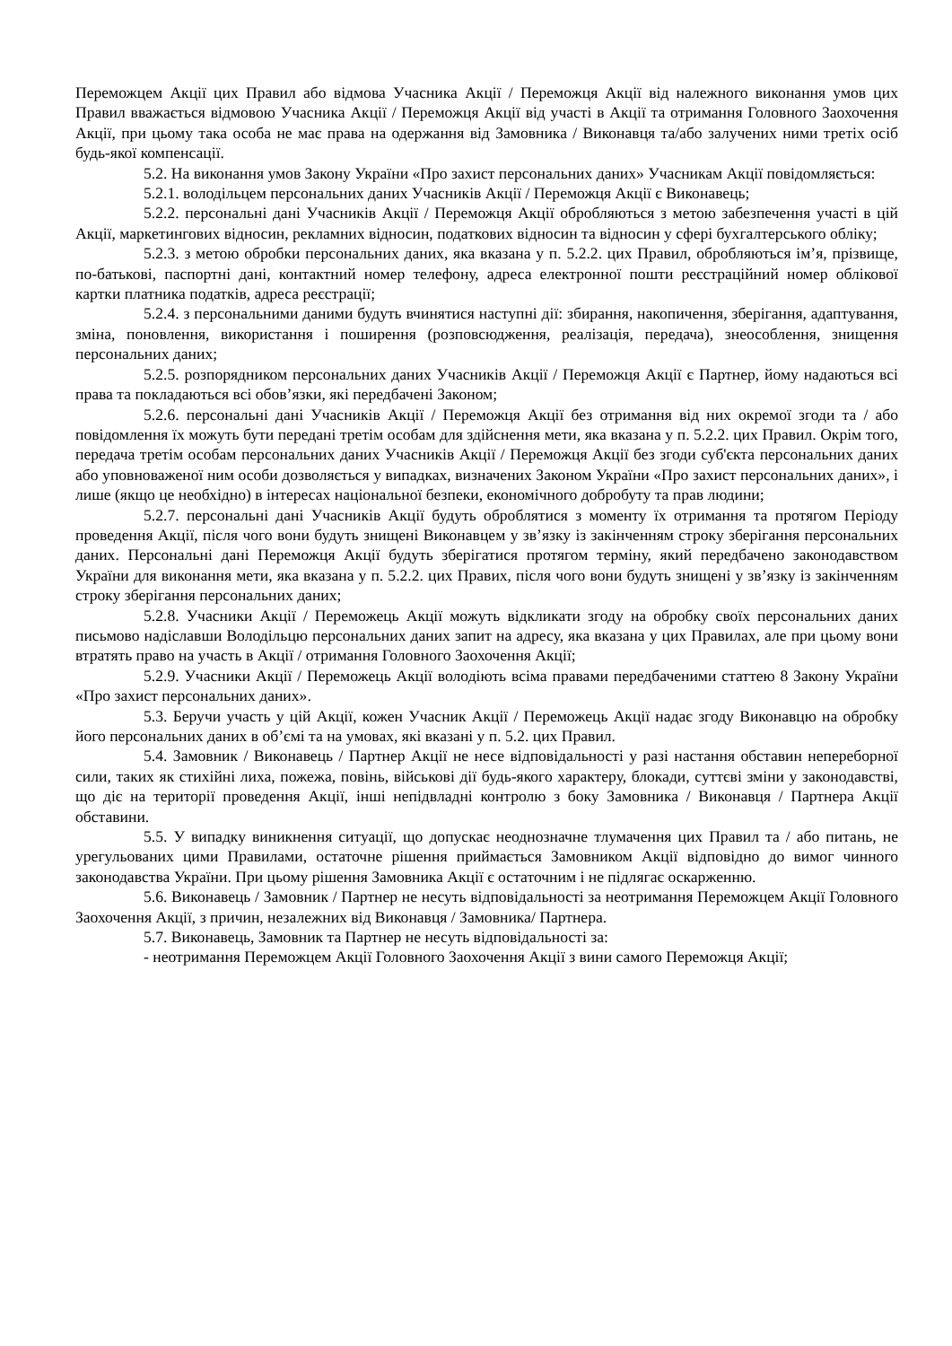Переможцем Акції цих Правил або відмова Учасника Акції / Переможця Акції від належного виконання умов цих Правил вважається відмовою Учасника Акції / Переможця Акції від участі в Акції та отримання Головного Заохочення Акції, при цьому така особа не має права на одержання від Замовника / Виконавця та/або залучених ними третіх осіб будь-якої компенсації.
5.2. На виконання умов Закону України «Про захист персональних даних» Учасникам Акції повідомляється:
5.2.1. володільцем персональних даних Учасників Акції / Переможця Акції є Виконавець;
5.2.2. персональні дані Учасників Акції / Переможця Акції обробляються з метою забезпечення участі в цій Акції, маркетингових відносин, рекламних відносин, податкових відносин та відносин у сфері бухгалтерського обліку;
5.2.3. з метою обробки персональних даних, яка вказана у п. 5.2.2. цих Правил, обробляються ім’я, прізвище, по-батькові, паспортні дані, контактний номер телефону, адреса електронної пошти реєстраційний номер облікової картки платника податків, адреса реєстрації;
5.2.4. з персональними даними будуть вчинятися наступні дії: збирання, накопичення, зберігання, адаптування, зміна, поновлення, використання і поширення (розповсюдження, реалізація, передача), знеособлення, знищення персональних даних;
5.2.5. розпорядником персональних даних Учасників Акції / Переможця Акції є Партнер, йому надаються всі права та покладаються всі обов’язки, які передбачені Законом;
5.2.6. персональні дані Учасників Акції / Переможця Акції без отримання від них окремої згоди та / або повідомлення їх можуть бути передані третім особам для здійснення мети, яка вказана у п. 5.2.2. цих Правил. Окрім того, передача третім особам персональних даних Учасників Акції / Переможця Акції без згоди суб'єкта персональних даних або уповноваженої ним особи дозволяється у випадках, визначених Законом України «Про захист персональних даних», і лише (якщо це необхідно) в інтересах національної безпеки, економічного добробуту та прав людини;
5.2.7. персональні дані Учасників Акції будуть оброблятися з моменту їх отримання та протягом Періоду проведення Акції, після чого вони будуть знищені Виконавцем у зв’язку із закінченням строку зберігання персональних даних. Персональні дані Переможця Акції будуть зберігатися протягом терміну, який передбачено законодавством України для виконання мети, яка вказана у п. 5.2.2. цих Правих, після чого вони будуть знищені у зв’язку із закінченням строку зберігання персональних даних;
5.2.8. Учасники Акції / Переможець Акції можуть відкликати згоду на обробку своїх персональних даних письмово надіславши Володільцю персональних даних запит на адресу, яка вказана у цих Правилах, але при цьому вони втратять право на участь в Акції / отримання Головного Заохочення Акції;
5.2.9. Учасники Акції / Переможець Акції володіють всіма правами передбаченими статтею 8 Закону України «Про захист персональних даних».
5.3. Беручи участь у цій Акції, кожен Учасник Акції / Переможець Акції надає згоду Виконавцю на обробку його персональних даних в об’ємі та на умовах, які вказані у п. 5.2. цих Правил.
5.4. Замовник / Виконавець / Партнер Акції не несе відповідальності у разі настання обставин непереборної сили, таких як стихійні лиха, пожежа, повінь, військові дії будь-якого характеру, блокади, суттєві зміни у законодавстві, що діє на території проведення Акції, інші непідвладні контролю з боку Замовника / Виконавця / Партнера Акції обставини.
5.5. У випадку виникнення ситуації, що допускає неоднозначне тлумачення цих Правил та / або питань, не урегульованих цими Правилами, остаточне рішення приймається Замовником Акції відповідно до вимог чинного законодавства України. При цьому рішення Замовника Акції є остаточним і не підлягає оскарженню.
5.6. Виконавець / Замовник / Партнер не несуть відповідальності за неотримання Переможцем Акції Головного Заохочення Акції, з причин, незалежних від Виконавця / Замовника/ Партнера.
5.7. Виконавець, Замовник та Партнер не несуть відповідальності за:
- неотримання Переможцем Акції Головного Заохочення Акції з вини самого Переможця Акції;